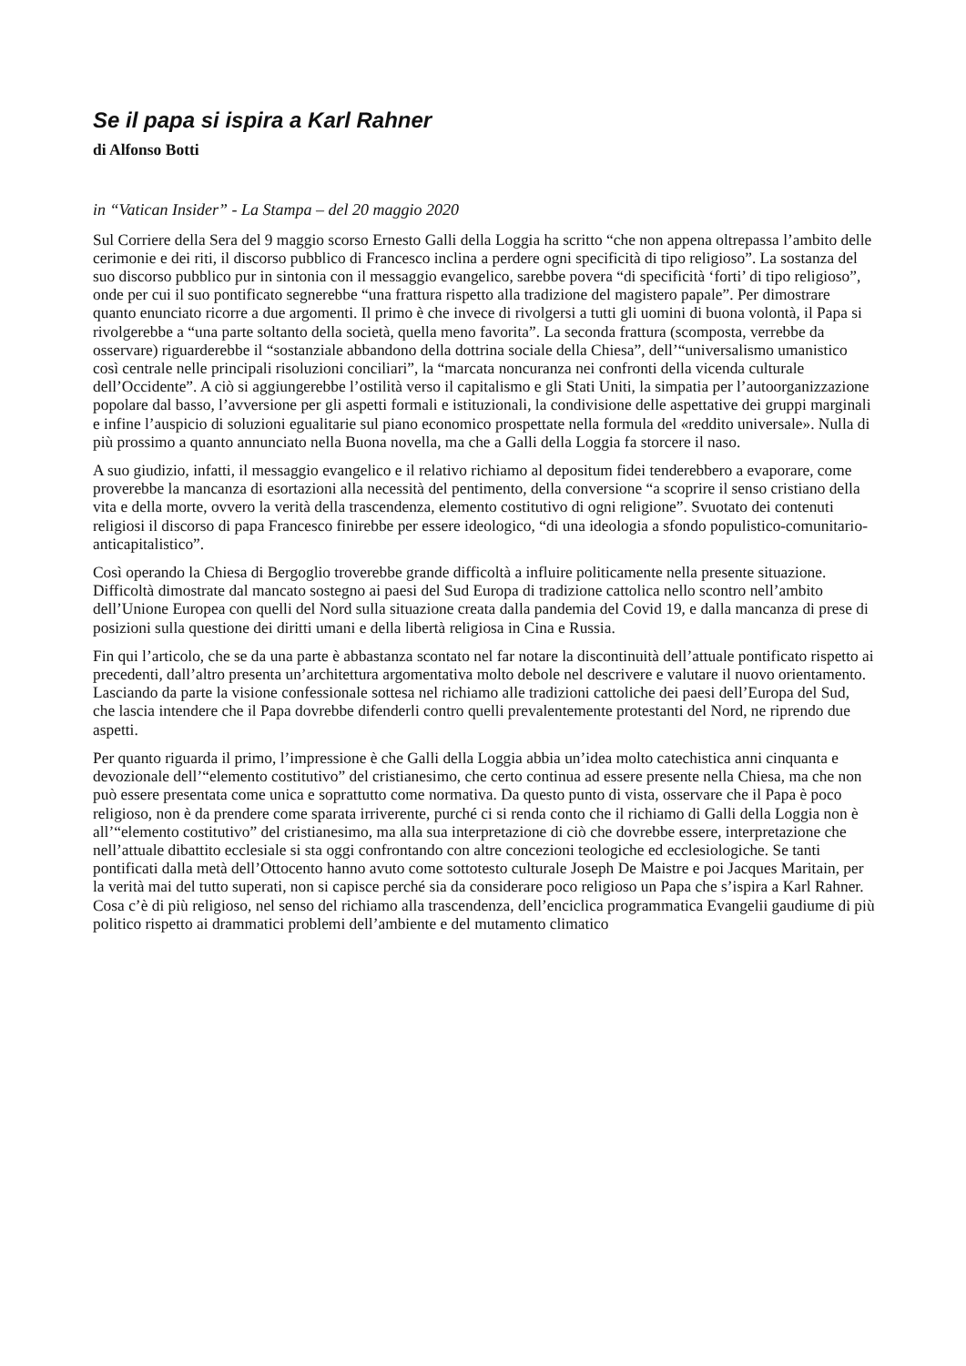Se il papa si ispira a Karl Rahner
di Alfonso Botti
in “Vatican Insider” - La Stampa – del 20 maggio 2020
Sul Corriere della Sera del 9 maggio scorso Ernesto Galli della Loggia ha scritto “che non appena oltrepassa l’ambito delle cerimonie e dei riti, il discorso pubblico di Francesco inclina a perdere ogni specificità di tipo religioso”. La sostanza del suo discorso pubblico pur in sintonia con il messaggio evangelico, sarebbe povera “di specificità ‘forti’ di tipo religioso”, onde per cui il suo pontificato segnerebbe “una frattura rispetto alla tradizione del magistero papale”. Per dimostrare quanto enunciato ricorre a due argomenti. Il primo è che invece di rivolgersi a tutti gli uomini di buona volontà, il Papa si rivolgerebbe a “una parte soltanto della società, quella meno favorita”. La seconda frattura (scomposta, verrebbe da osservare) riguarderebbe il “sostanziale abbandono della dottrina sociale della Chiesa”, dell’“universalismo umanistico così centrale nelle principali risoluzioni conciliari”, la “marcata noncuranza nei confronti della vicenda culturale dell’Occidente”. A ciò si aggiungerebbe l’ostilità verso il capitalismo e gli Stati Uniti, la simpatia per l’autoorganizzazione popolare dal basso, l’avversione per gli aspetti formali e istituzionali, la condivisione delle aspettative dei gruppi marginali e infine l’auspicio di soluzioni egualitarie sul piano economico prospettate nella formula del «reddito universale». Nulla di più prossimo a quanto annunciato nella Buona novella, ma che a Galli della Loggia fa storcere il naso.
A suo giudizio, infatti, il messaggio evangelico e il relativo richiamo al depositum fidei tenderebbero a evaporare, come proverebbe la mancanza di esortazioni alla necessità del pentimento, della conversione “a scoprire il senso cristiano della vita e della morte, ovvero la verità della trascendenza, elemento costitutivo di ogni religione”. Svuotato dei contenuti religiosi il discorso di papa Francesco finirebbe per essere ideologico, “di una ideologia a sfondo populistico-comunitario-anticapitalistico”.
Così operando la Chiesa di Bergoglio troverebbe grande difficoltà a influire politicamente nella presente situazione. Difficoltà dimostrate dal mancato sostegno ai paesi del Sud Europa di tradizione cattolica nello scontro nell’ambito dell’Unione Europea con quelli del Nord sulla situazione creata dalla pandemia del Covid 19, e dalla mancanza di prese di posizioni sulla questione dei diritti umani e della libertà religiosa in Cina e Russia.
Fin qui l’articolo, che se da una parte è abbastanza scontato nel far notare la discontinuità dell’attuale pontificato rispetto ai precedenti, dall’altro presenta un’architettura argomentativa molto debole nel descrivere e valutare il nuovo orientamento. Lasciando da parte la visione confessionale sottesa nel richiamo alle tradizioni cattoliche dei paesi dell’Europa del Sud, che lascia intendere che il Papa dovrebbe difenderli contro quelli prevalentemente protestanti del Nord, ne riprendo due aspetti.
Per quanto riguarda il primo, l’impressione è che Galli della Loggia abbia un’idea molto catechistica anni cinquanta e devozionale dell’“elemento costitutivo” del cristianesimo, che certo continua ad essere presente nella Chiesa, ma che non può essere presentata come unica e soprattutto come normativa. Da questo punto di vista, osservare che il Papa è poco religioso, non è da prendere come sparata irriverente, purché ci si renda conto che il richiamo di Galli della Loggia non è all’“elemento costitutivo” del cristianesimo, ma alla sua interpretazione di ciò che dovrebbe essere, interpretazione che nell’attuale dibattito ecclesiale si sta oggi confrontando con altre concezioni teologiche ed ecclesiologiche. Se tanti pontificati dalla metà dell’Ottocento hanno avuto come sottotesto culturale Joseph De Maistre e poi Jacques Maritain, per la verità mai del tutto superati, non si capisce perché sia da considerare poco religioso un Papa che s’ispira a Karl Rahner. Cosa c’è di più religioso, nel senso del richiamo alla trascendenza, dell’enciclica programmatica Evangelii gaudiume di più politico rispetto ai drammatici problemi dell’ambiente e del mutamento climatico